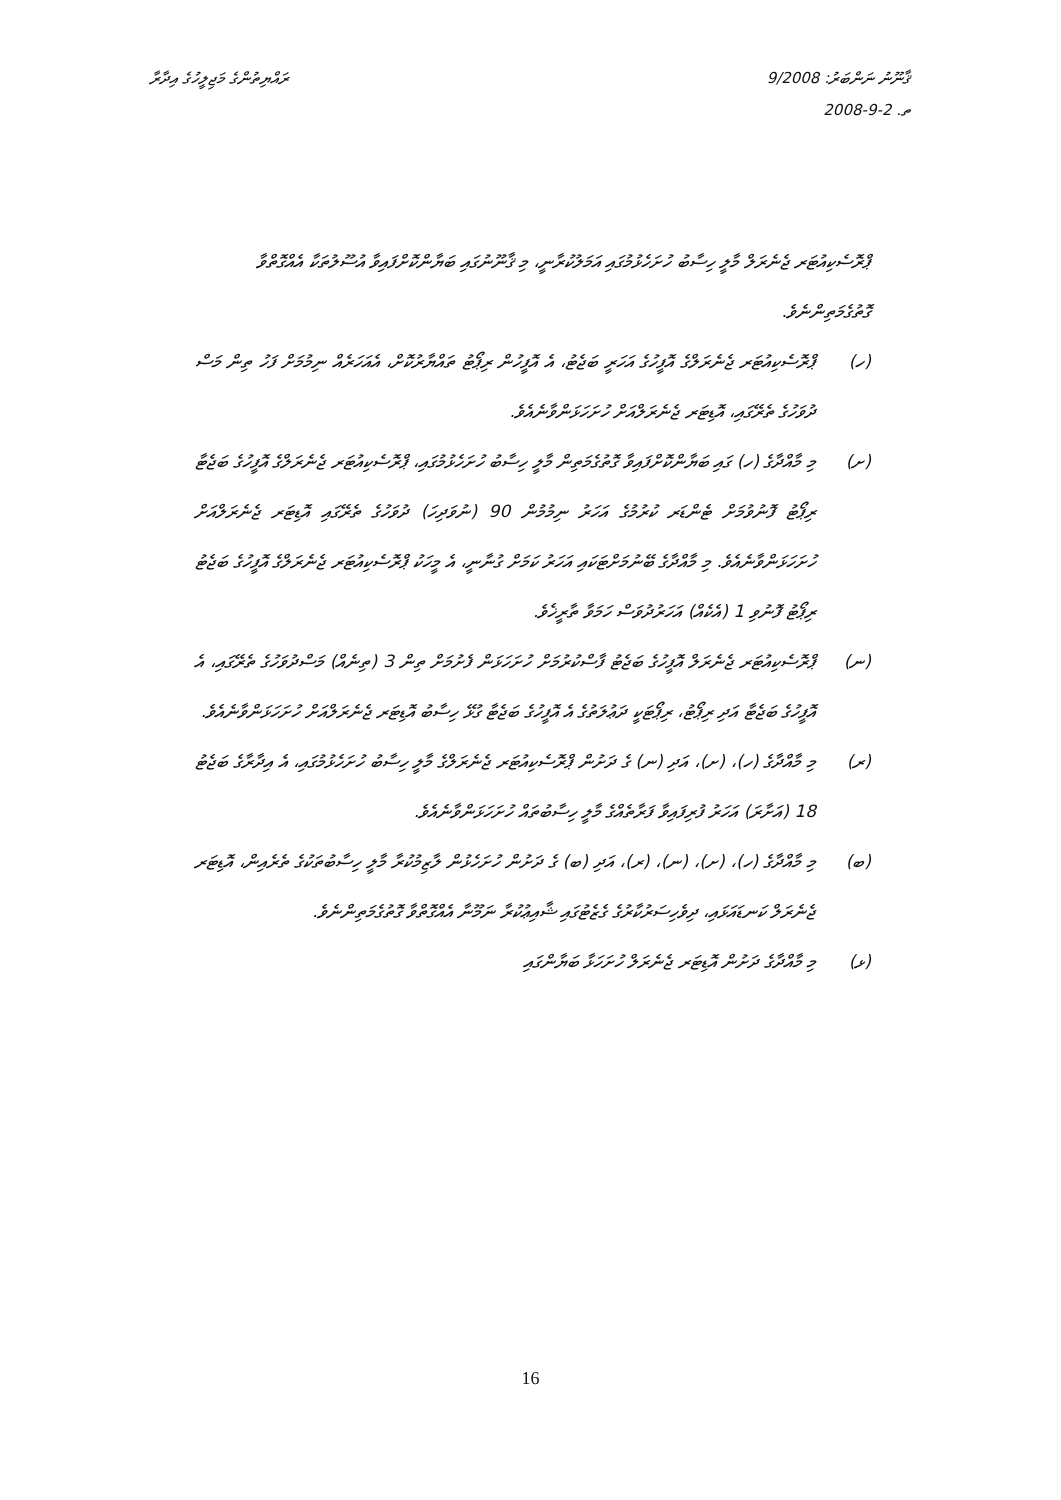ޤާނޫނު ނަންބަރު: 9/2008
ތ. 2-9-2008
ރައްޔިތުންގެ މަޖިލީހުގެ އިދާރާ
ޕްރޮސެކިއުޓަރ ޖެނެރަލް މާލީ ހިސާބު ހުށަހެޅުމުގައި އަމަލުކުރާނީ، މި ޤާނޫނުގައި ބަޔާންކޮށްފައިވާ އުސޫލުތަކާ އެއްގޮތްވާ ގޮތުގެމަތިންނެވެ.
(ހ) ޕްރޮސެކިއުޓަރ ޖެނެރަލްގެ އޮފީހުގެ އަހަރީ ބަޖެޓު، އެ އޮފީހުން ރިޕޯޓު ތައްޔާރުކޮށް، އެއަހަރެއް ނިމުމަށް ފަހު ތިން މަސް ދުވަހުގެ ތެރޭގައި، އޮޑިޓަރ ޖެނެރަލްއަށް ހުށަހަޅަންވާނެއެވެ.
(ށ) މި މާއްދާގެ (ހ) ގައި ބަޔާންކޮށްފައިވާ ގޮތުގެމަތިން މާލީ ހިސާބު ހުށަހެޅުމުގައި، ޕްރޮސެކިއުޓަރ ޖެނެރަލްގެ އޮފީހުގެ ބަޖެޓާ ރިޕޯޓު ފޮނުވުމަށް ޓެންޑަރ ކުރުމުގެ އަހަރު ނިމުމުން 90 (ނުވަދިހަ) ދުވަހުގެ ތެރޭގައި އޮޑިޓަރ ޖެނެރަލްއަށް ހުށަހަޅަންވާނެއެވެ. މި މާއްދާގެ ބޭނުމަށްޓަކައި އަހަރު ކަމަށް ގުނާނީ، އެ މީހަކު ޕްރޮސެކިއުޓަރ ޖެނެރަލްގެ އޮފީހުގެ ބަޖެޓު ރިޕޯޓު ފޮނުވި 1 (އެކެއް) އަހަރުދުވަސް ހަމަވާ ތާރީޚެވެ.
(ނ) ޕްރޮސެކިއުޓަރ ޖެނެރަލް އޮފީހުގެ ބަޖެޓު ފާސްކުރުމަށް ހުށަހަޅަން ފެށުމަށް ތިން 3 (ތިނެއް) މަސްދުވަހުގެ ތެރޭގައި، އެ އޮފީހުގެ ބަޖެޓާ އަދި ރިޕޯޓު، ރިޕޯޓަކީ ދަޢުލަތުގެ އެ އޮފީހުގެ ބަޖެޓާ ގުޅޭ ހިސާބު އޮޑިޓަރ ޖެނެރަލްއަށް ހުށަހަޅަންވާނެއެވެ.
(ރ) މި މާއްދާގެ (ހ)، (ށ)، އަދި (ނ) ގެ ދަށުން ޕްރޮސެކިއުޓަރ ޖެނެރަލްގެ މާލީ ހިސާބު ހުށަހެޅުމުގައި، އެ އިދާރާގެ ބަޖެޓު 18 (އަށާރަ) އަހަރު ފުރިފައިވާ ފަރާތެއްގެ މާލީ ހިސާބުތައް ހުށަހަޅަންވާނެއެވެ.
(ބ) މި މާއްދާގެ (ހ)، (ށ)، (ނ)، (ރ)، އަދި (ބ) ގެ ދަށުން ހުށަހެޅުން ލާޒިމުކުރާ މާލީ ހިސާބުތަކުގެ ތެރެއިން، އޮޑިޓަރ ޖެނެރަލް ކަނޑައަޅައި، ދިވެހިސަރުކާރުގެ ގެޒެޓުގައި ޝާއިޢުކުރާ ނަމޫނާ އެއްގޮތްވާ ގޮތުގެމަތިންނެވެ.
(ޅ) މި މާއްދާގެ ދަށުން އޮޑިޓަރ ޖެނެރަލް ހުށަހަޅާ ބަޔާންގައި
16